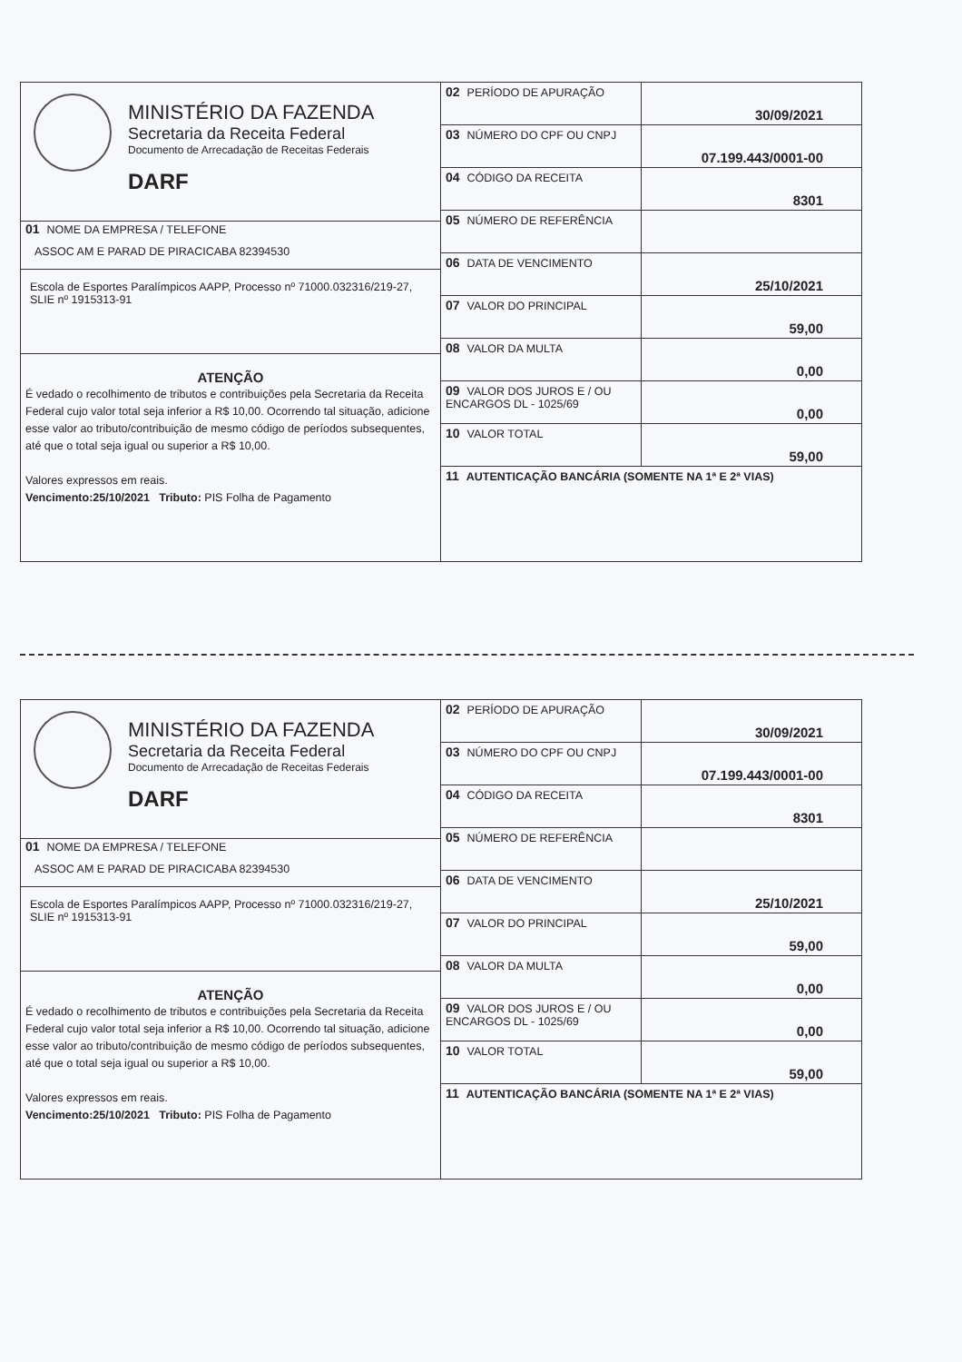MINISTÉRIO DA FAZENDA
Secretaria da Receita Federal
Documento de Arrecadação de Receitas Federais
DARF
01 NOME DA EMPRESA / TELEFONE
ASSOC AM E PARAD DE PIRACICABA 82394530
Escola de Esportes Paralímpicos AAPP, Processo nº 71000.032316/219-27, SLIE nº 1915313-91
ATENÇÃO
É vedado o recolhimento de tributos e contribuições pela Secretaria da Receita Federal cujo valor total seja inferior a R$ 10,00. Ocorrendo tal situação, adicione esse valor ao tributo/contribuição de mesmo código de períodos subsequentes, até que o total seja igual ou superior a R$ 10,00.
Valores expressos em reais.
Vencimento:25/10/2021 Tributo: PIS Folha de Pagamento
| 02 PERÍODO DE APURAÇÃO | 30/09/2021 |
| 03 NÚMERO DO CPF OU CNPJ | 07.199.443/0001-00 |
| 04 CÓDIGO DA RECEITA | 8301 |
| 05 NÚMERO DE REFERÊNCIA | |
| 06 DATA DE VENCIMENTO | 25/10/2021 |
| 07 VALOR DO PRINCIPAL | 59,00 |
| 08 VALOR DA MULTA | 0,00 |
| 09 VALOR DOS JUROS E / OU ENCARGOS DL - 1025/69 | 0,00 |
| 10 VALOR TOTAL | 59,00 |
| 11 AUTENTICAÇÃO BANCÁRIA (SOMENTE NA 1ª E 2ª VIAS) | |
MINISTÉRIO DA FAZENDA
Secretaria da Receita Federal
Documento de Arrecadação de Receitas Federais
DARF
01 NOME DA EMPRESA / TELEFONE
ASSOC AM E PARAD DE PIRACICABA 82394530
Escola de Esportes Paralímpicos AAPP, Processo nº 71000.032316/219-27, SLIE nº 1915313-91
ATENÇÃO
É vedado o recolhimento de tributos e contribuições pela Secretaria da Receita Federal cujo valor total seja inferior a R$ 10,00. Ocorrendo tal situação, adicione esse valor ao tributo/contribuição de mesmo código de períodos subsequentes, até que o total seja igual ou superior a R$ 10,00.
Valores expressos em reais.
Vencimento:25/10/2021 Tributo: PIS Folha de Pagamento
| 02 PERÍODO DE APURAÇÃO | 30/09/2021 |
| 03 NÚMERO DO CPF OU CNPJ | 07.199.443/0001-00 |
| 04 CÓDIGO DA RECEITA | 8301 |
| 05 NÚMERO DE REFERÊNCIA | |
| 06 DATA DE VENCIMENTO | 25/10/2021 |
| 07 VALOR DO PRINCIPAL | 59,00 |
| 08 VALOR DA MULTA | 0,00 |
| 09 VALOR DOS JUROS E / OU ENCARGOS DL - 1025/69 | 0,00 |
| 10 VALOR TOTAL | 59,00 |
| 11 AUTENTICAÇÃO BANCÁRIA (SOMENTE NA 1ª E 2ª VIAS) | |